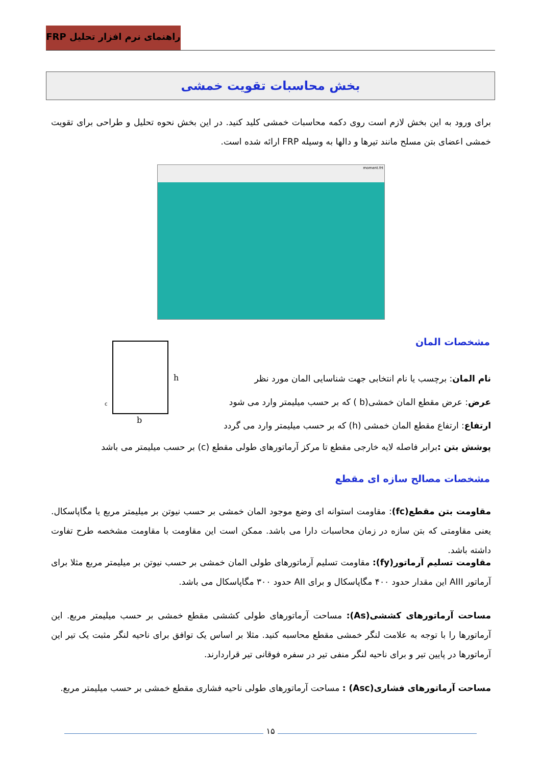راهنمای نرم افزار تحلیل FRP
بخش محاسبات تقویت خمشی
برای ورود به این بخش لازم است روی دکمه محاسبات خمشی کلید کنید. در این بخش نحوه تحلیل و طراحی برای تقویت خمشی اعضای بتن مسلح مانند تیرها و دالها به وسیله FRP ارائه شده است.
moment.frt
مشخصات المان
h
b
c
نام المان: برچسب یا نام انتخابی جهت شناسایی المان مورد نظر
عرض: عرض مقطع المان خمشی(b ) که بر حسب میلیمتر وارد می شود
ارتفاع: ارتفاع مقطع المان خمشی (h) که بر حسب میلیمتر وارد می گردد
پوشش بتن : برابر فاصله لایه خارجی مقطع تا مرکز آرماتورهای طولی مقطع (c) بر حسب میلیمتر می باشد
مشخصات مصالح سازه ای مقطع
مقاومت بتن مقطع(fc): مقاومت استوانه ای وضع موجود المان خمشی بر حسب نیوتن بر میلیمتر مربع یا مگاپاسکال. یعنی مقاومتی که بتن سازه در زمان محاسبات دارا می باشد. ممکن است این مقاومت با مقاومت مشخصه طرح تفاوت داشته باشد.
مقاومت تسلیم آرماتور(fy): مقاومت تسلیم آرماتورهای طولی المان خمشی بر حسب نیوتن بر میلیمتر مربع مثلا برای آرماتور AIII این مقدار حدود ۴۰۰ مگاپاسکال و برای AII حدود ۳۰۰ مگاپاسکال می باشد.
مساحت آرماتورهای کششی(As): مساحت آرماتورهای طولی کششی مقطع خمشی بر حسب میلیمتر مربع. این آرماتورها را با توجه به علامت لنگر خمشی مقطع محاسبه کنید. مثلا بر اساس یک توافق برای ناحیه لنگر مثبت یک تیر این آرماتورها در پایین تیر و برای ناحیه لنگر منفی تیر در سفره فوقانی تیر قراردارند.
مساحت آرماتورهای فشاری(Asc) : مساحت آرماتورهای طولی ناحیه فشاری مقطع خمشی بر حسب میلیمتر مربع.
۱۵